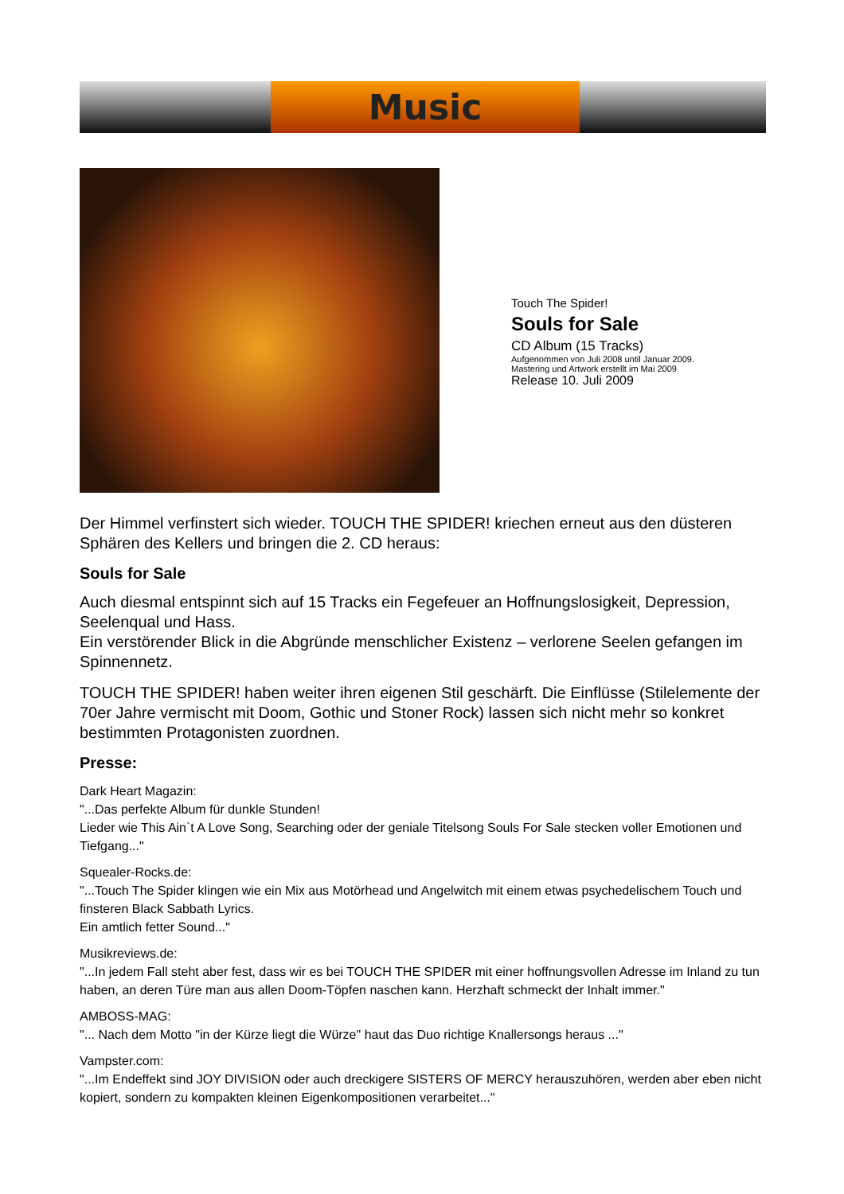Music
Touch The Spider!
Souls for Sale
CD Album (15 Tracks)
Aufgenommen von Juli 2008 until Januar 2009.
Mastering und Artwork erstellt im Mai 2009
Release 10. Juli 2009
Der Himmel verfinstert sich wieder. TOUCH THE SPIDER! kriechen erneut aus den düsteren Sphären des Kellers und bringen die 2. CD heraus:
Souls for Sale
Auch diesmal entspinnt sich auf 15 Tracks ein Fegefeuer an Hoffnungslosigkeit, Depression, Seelenqual und Hass.
Ein verstörender Blick in die Abgründe menschlicher Existenz – verlorene Seelen gefangen im Spinnennetz.
TOUCH THE SPIDER! haben weiter ihren eigenen Stil geschärft. Die Einflüsse (Stilelemente der 70er Jahre vermischt mit Doom, Gothic und Stoner Rock) lassen sich nicht mehr so konkret bestimmten Protagonisten zuordnen.
Presse:
Dark Heart Magazin:
"...Das perfekte Album für dunkle Stunden!
Lieder wie This Ain`t A Love Song, Searching oder der geniale Titelsong Souls For Sale stecken voller Emotionen und Tiefgang..."
Squealer-Rocks.de:
"...Touch The Spider klingen wie ein Mix aus Motörhead und Angelwitch mit einem etwas psychedelischem Touch und finsteren Black Sabbath Lyrics.
Ein amtlich fetter Sound..."
Musikreviews.de:
"...In jedem Fall steht aber fest, dass wir es bei TOUCH THE SPIDER mit einer hoffnungsvollen Adresse im Inland zu tun haben, an deren Türe man aus allen Doom-Töpfen naschen kann. Herzhaft schmeckt der Inhalt immer."
AMBOSS-MAG:
"... Nach dem Motto "in der Kürze liegt die Würze" haut das Duo richtige Knallersongs heraus ..."
Vampster.com:
"...Im Endeffekt sind JOY DIVISION oder auch dreckigere SISTERS OF MERCY herauszuhören, werden aber eben nicht kopiert, sondern zu kompakten kleinen Eigenkompositionen verarbeitet..."